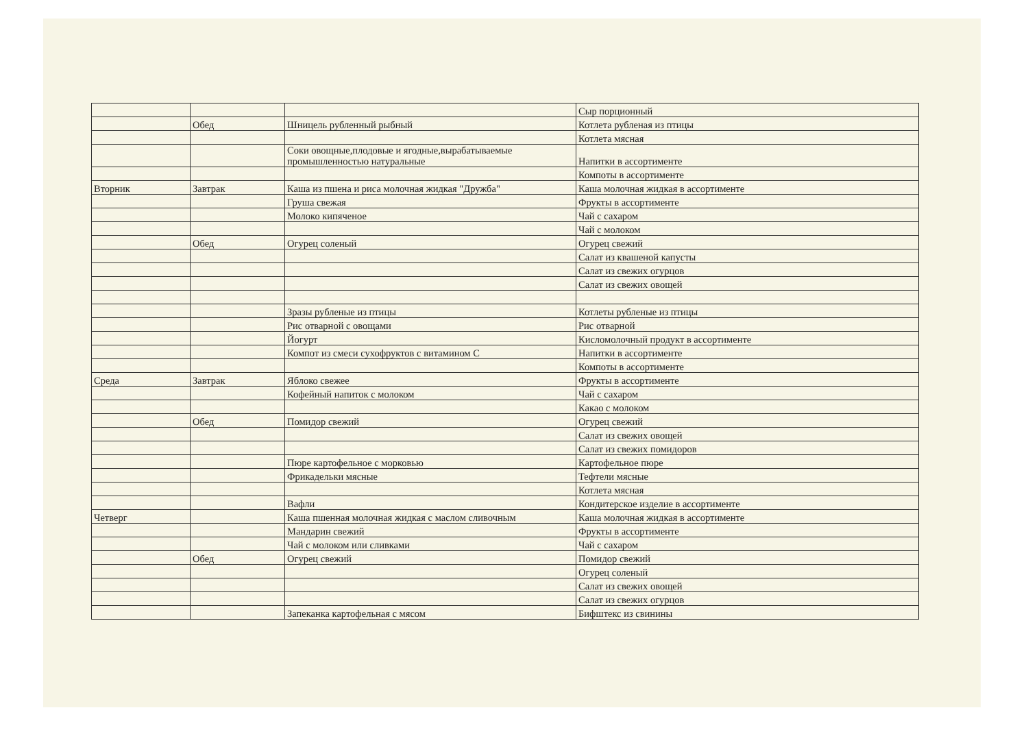| | | | Сыр порционный |
| | Обед | Шницель рубленный рыбный | Котлета рубленая из птицы |
| | | | Котлета мясная |
| | | Соки овощные,плодовые и ягодные,вырабатываемые промышленностью натуральные | Напитки в ассортименте |
| | | | Компоты в ассортименте |
| Вторник | Завтрак | Каша из пшена и риса молочная жидкая "Дружба" | Каша молочная жидкая в ассортименте |
| | | Груша свежая | Фрукты в ассортименте |
| | | Молоко кипяченое | Чай с сахаром |
| | | | Чай с молоком |
| | Обед | Огурец соленый | Огурец свежий |
| | | | Салат из квашеной капусты |
| | | | Салат из свежих огурцов |
| | | | Салат из свежих овощей |
| | | Зразы рубленые из птицы | Котлеты рубленые из птицы |
| | | Рис отварной с овощами | Рис отварной |
| | | Йогурт | Кисломолочный продукт в ассортименте |
| | | Компот из смеси сухофруктов с витамином С | Напитки в ассортименте |
| | | | Компоты в ассортименте |
| Среда | Завтрак | Яблоко свежее | Фрукты в ассортименте |
| | | Кофейный напиток с молоком | Чай с сахаром |
| | | | Какао с молоком |
| | Обед | Помидор свежий | Огурец свежий |
| | | | Салат из свежих овощей |
| | | | Салат из свежих помидоров |
| | | Пюре картофельное с морковью | Картофельное пюре |
| | | Фрикадельки мясные | Тефтели мясные |
| | | | Котлета мясная |
| | | Вафли | Кондитерское изделие в ассортименте |
| Четверг | | Каша пшенная молочная жидкая с маслом сливочным | Каша молочная жидкая в ассортименте |
| | | Мандарин свежий | Фрукты в ассортименте |
| | | Чай с молоком или сливками | Чай с сахаром |
| | Обед | Огурец свежий | Помидор свежий |
| | | | Огурец соленый |
| | | | Салат из свежих овощей |
| | | | Салат из свежих огурцов |
| | | Запеканка картофельная с мясом | Бифштекс из свинины |